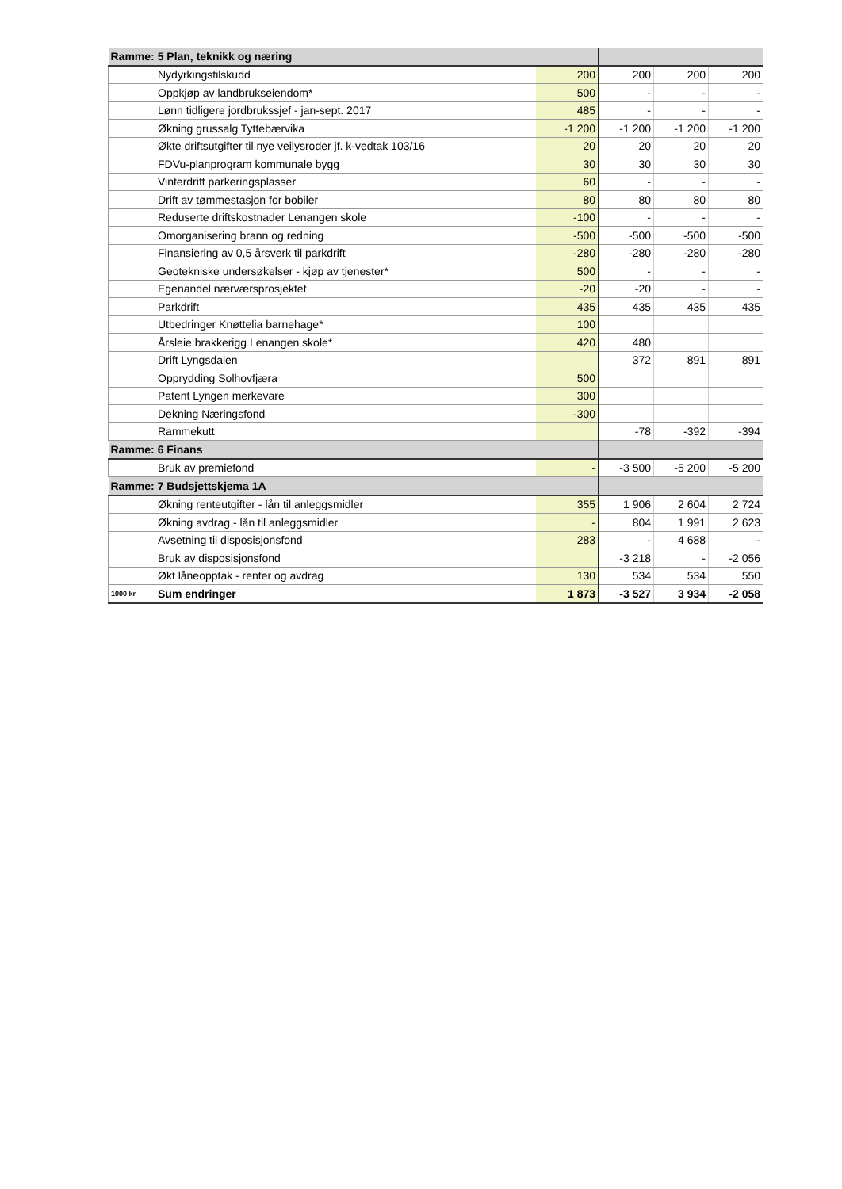| Ramme: 5 Plan, teknikk og næring | | | | | |
| | Nydyrkingstilskudd | 200 | 200 | 200 | 200 |
| | Oppkjøp av landbrukseiendom* | 500 | - | - | - |
| | Lønn tidligere jordbrukssjef - jan-sept. 2017 | 485 | - | - | - |
| | Økning grussalg Tyttebærvika | -1 200 | -1 200 | -1 200 | -1 200 |
| | Økte driftsutgifter til nye veilysroder jf. k-vedtak 103/16 | 20 | 20 | 20 | 20 |
| | FDVu-planprogram kommunale bygg | 30 | 30 | 30 | 30 |
| | Vinterdrift parkeringsplasser | 60 | - | - | - |
| | Drift av tømmestasjon for bobiler | 80 | 80 | 80 | 80 |
| | Reduserte driftskostnader Lenangen skole | -100 | - | - | - |
| | Omorganisering brann og redning | -500 | -500 | -500 | -500 |
| | Finansiering av 0,5 årsverk til parkdrift | -280 | -280 | -280 | -280 |
| | Geotekniske undersøkelser - kjøp av tjenester* | 500 | - | - | - |
| | Egenandel nærværsprosjektet | -20 | -20 | - | - |
| | Parkdrift | 435 | 435 | 435 | 435 |
| | Utbedringer Knøttelia barnehage* | 100 | | | |
| | Årsleie brakkerigg Lenangen skole* | 420 | 480 | | |
| | Drift Lyngsdalen | | 372 | 891 | 891 |
| | Opprydding Solhovfjæra | 500 | | | |
| | Patent Lyngen merkevare | 300 | | | |
| | Dekning Næringsfond | -300 | | | |
| | Rammekutt | | -78 | -392 | -394 |
| Ramme: 6 Finans | | | | | |
| | Bruk av premiefond | - | -3 500 | -5 200 | -5 200 |
| Ramme: 7 Budsjettskjema 1A | | | | | |
| | Økning renteutgifter - lån til anleggsmidler | 355 | 1 906 | 2 604 | 2 724 |
| | Økning avdrag - lån til anleggsmidler | - | 804 | 1 991 | 2 623 |
| | Avsetning til disposisjonsfond | 283 | - | 4 688 | - |
| | Bruk av disposisjonsfond | | -3 218 | - | -2 056 |
| | Økt låneopptak - renter og avdrag | 130 | 534 | 534 | 550 |
| 1000 kr | Sum endringer | 1 873 | -3 527 | 3 934 | -2 058 |